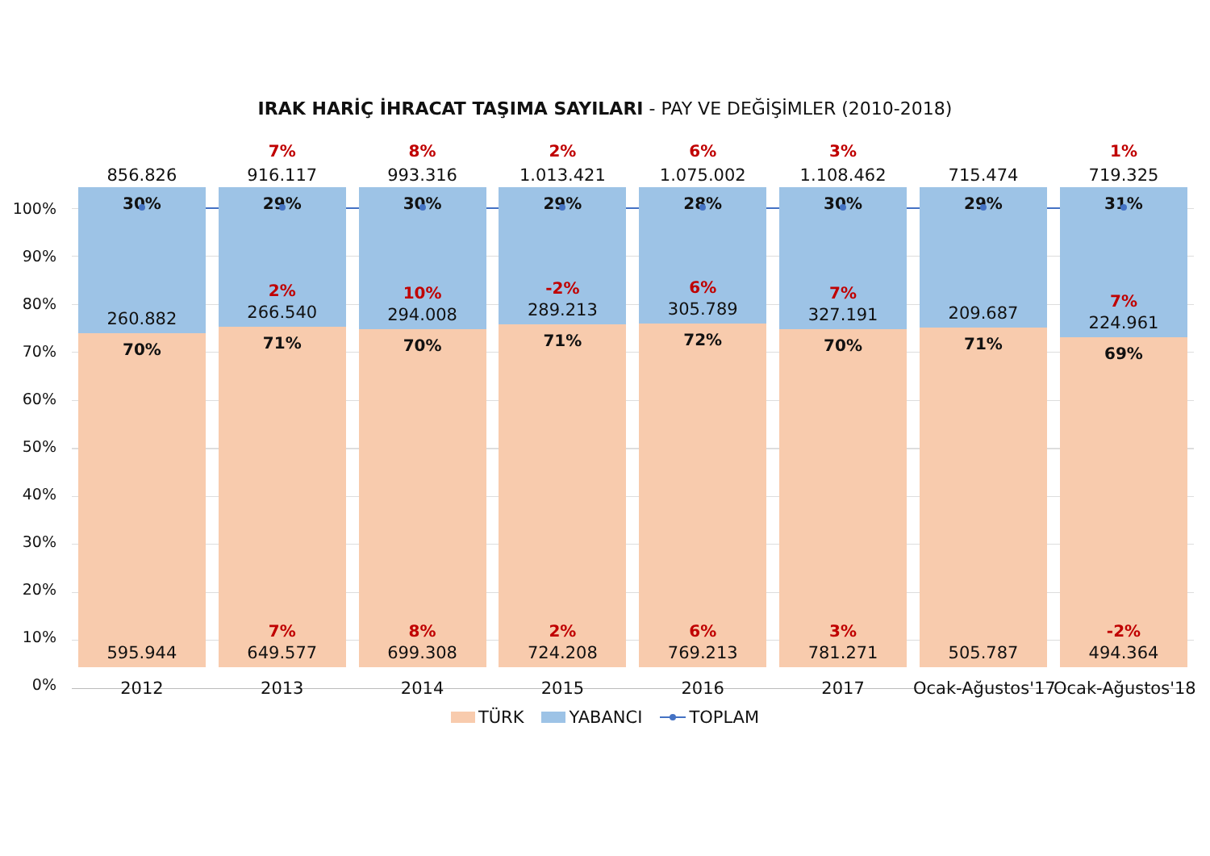IRAK HARİÇ İHRACAT TAŞIMA SAYILARI - PAY VE DEĞİŞİMLER (2010-2018)
100%
90%
80%
70%
60%
50%
40%
30%
20%
10%
0%
856.826
30%
260.882
70%
595.944
2012
7%
916.117
29%
2%
266.540
71%
7%
649.577
2013
8%
993.316
30%
10%
294.008
70%
8%
699.308
2014
2%
1.013.421
29%
-2%
289.213
71%
2%
724.208
2015
6%
1.075.002
28%
6%
305.789
72%
6%
769.213
2016
3%
1.108.462
30%
7%
327.191
70%
3%
781.271
2017
715.474
29%
209.687
71%
505.787
Ocak-Ağustos'17
1%
719.325
31%
7%
224.961
69%
-2%
494.364
Ocak-Ağustos'18
TÜRK YABANCI TOPLAM